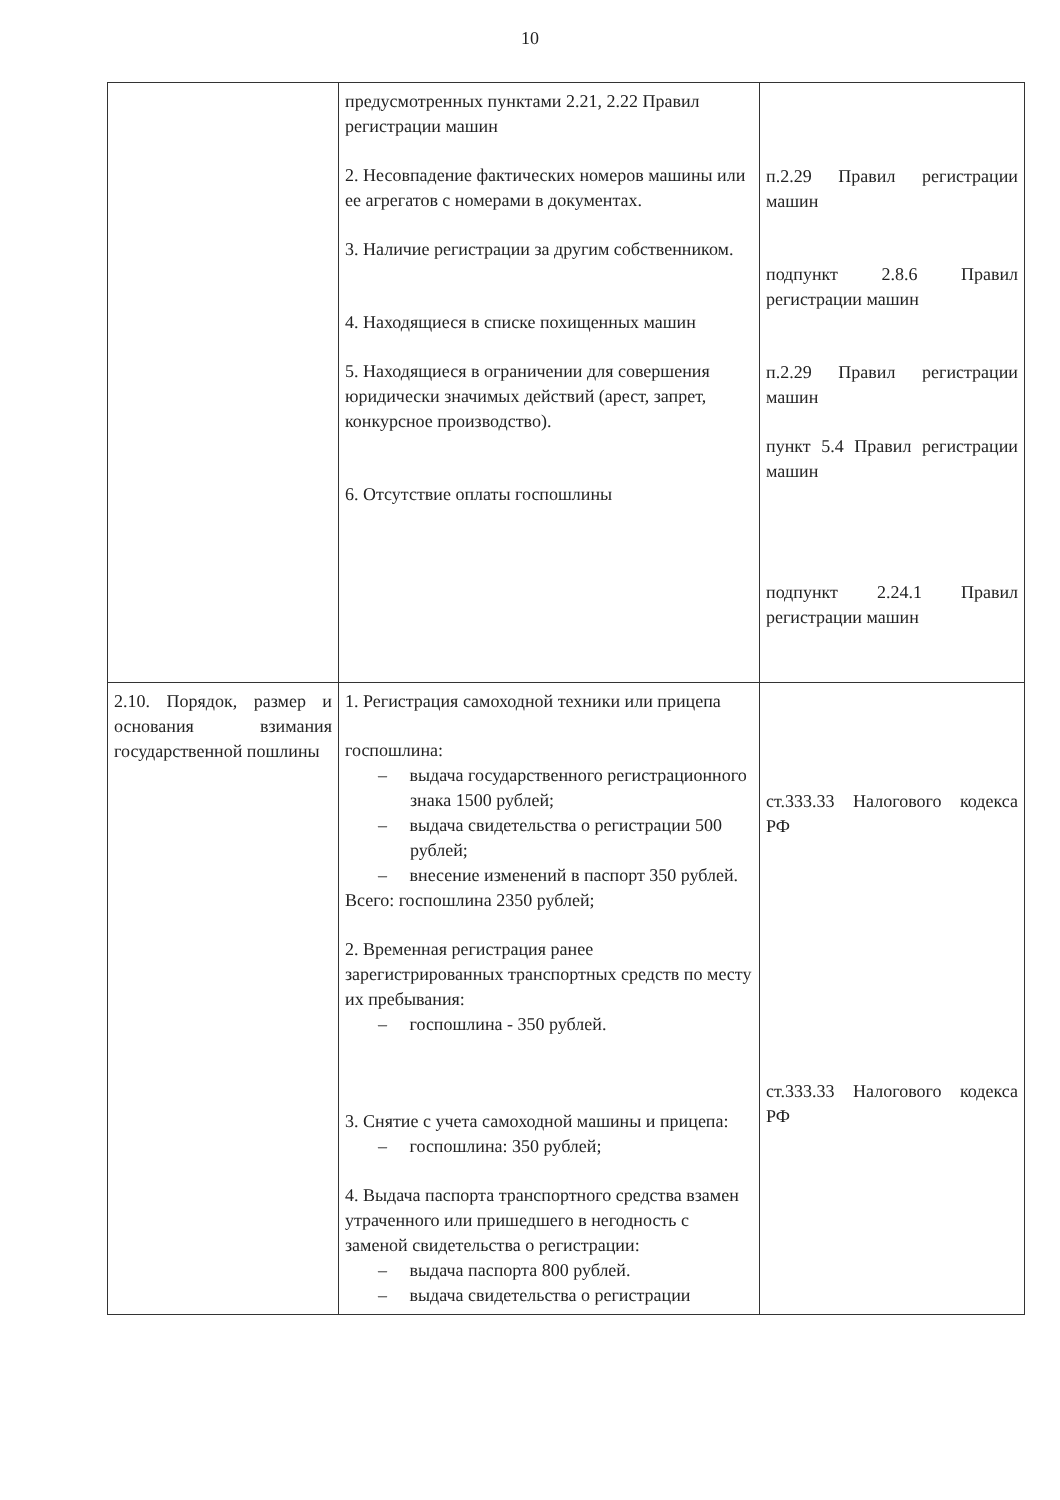10
| | предусмотренных пунктами 2.21, 2.22 Правил регистрации машин 2. Несовпадение фактических номеров машины или ее агрегатов с номерами в документах. 3. Наличие регистрации за другим собственником. 4. Находящиеся в списке похищенных машин 5. Находящиеся в ограничении для совершения юридически значимых действий (арест, запрет, конкурсное производство). 6. Отсутствие оплаты госпошлины | п.2.29 Правил регистрации машин подпункт 2.8.6 Правил регистрации машин п.2.29 Правил регистрации машин пункт 5.4 Правил регистрации машин подпункт 2.24.1 Правил регистрации машин |
| 2.10. Порядок, размер и основания взимания государственной пошлины | 1. Регистрация самоходной техники или прицепа госпошлина: – выдача государственного регистрационного знака 1500 рублей; – выдача свидетельства о регистрации 500 рублей; – внесение изменений в паспорт 350 рублей. Всего: госпошлина 2350 рублей; 2. Временная регистрация ранее зарегистрированных транспортных средств по месту их пребывания: – госпошлина - 350 рублей. 3. Снятие с учета самоходной машины и прицепа: – госпошлина: 350 рублей; 4. Выдача паспорта транспортного средства взамен утраченного или пришедшего в негодность с заменой свидетельства о регистрации: – выдача паспорта 800 рублей. – выдача свидетельства о регистрации | ст.333.33 Налогового кодекса РФ ст.333.33 Налогового кодекса РФ |